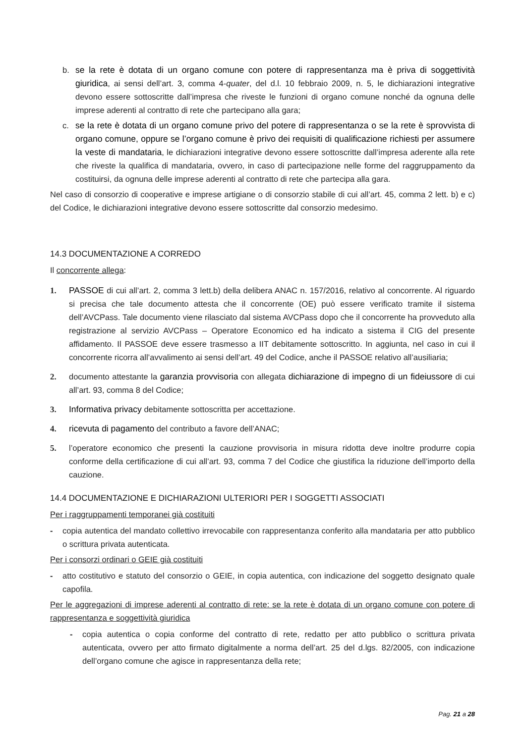b. se la rete è dotata di un organo comune con potere di rappresentanza ma è priva di soggettività giuridica, ai sensi dell’art. 3, comma 4-quater, del d.l. 10 febbraio 2009, n. 5, le dichiarazioni integrative devono essere sottoscritte dall’impresa che riveste le funzioni di organo comune nonché da ognuna delle imprese aderenti al contratto di rete che partecipano alla gara;
c. se la rete è dotata di un organo comune privo del potere di rappresentanza o se la rete è sprovvista di organo comune, oppure se l’organo comune è privo dei requisiti di qualificazione richiesti per assumere la veste di mandataria, le dichiarazioni integrative devono essere sottoscritte dall’impresa aderente alla rete che riveste la qualifica di mandataria, ovvero, in caso di partecipazione nelle forme del raggruppamento da costituirsi, da ognuna delle imprese aderenti al contratto di rete che partecipa alla gara.
Nel caso di consorzio di cooperative e imprese artigiane o di consorzio stabile di cui all’art. 45, comma 2 lett. b) e c) del Codice, le dichiarazioni integrative devono essere sottoscritte dal consorzio medesimo.
14.3 DOCUMENTAZIONE A CORREDO
Il concorrente allega:
1. PASSOE di cui all’art. 2, comma 3 lett.b) della delibera ANAC n. 157/2016, relativo al concorrente. Al riguardo si precisa che tale documento attesta che il concorrente (OE) può essere verificato tramite il sistema dell’AVCPass. Tale documento viene rilasciato dal sistema AVCPass dopo che il concorrente ha provveduto alla registrazione al servizio AVCPass – Operatore Economico ed ha indicato a sistema il CIG del presente affidamento. Il PASSOE deve essere trasmesso a IIT debitamente sottoscritto. In aggiunta, nel caso in cui il concorrente ricorra all’avvalimento ai sensi dell’art. 49 del Codice, anche il PASSOE relativo all’ausiliaria;
2. documento attestante la garanzia provvisoria con allegata dichiarazione di impegno di un fideiussore di cui all’art. 93, comma 8 del Codice;
3. Informativa privacy debitamente sottoscritta per accettazione.
4. ricevuta di pagamento del contributo a favore dell’ANAC;
5. l’operatore economico che presenti la cauzione provvisoria in misura ridotta deve inoltre produrre copia conforme della certificazione di cui all’art. 93, comma 7 del Codice che giustifica la riduzione dell’importo della cauzione.
14.4 DOCUMENTAZIONE E DICHIARAZIONI ULTERIORI PER I SOGGETTI ASSOCIATI
Per i raggruppamenti temporanei già costituiti
- copia autentica del mandato collettivo irrevocabile con rappresentanza conferito alla mandataria per atto pubblico o scrittura privata autenticata.
Per i consorzi ordinari o GEIE già costituiti
- atto costitutivo e statuto del consorzio o GEIE, in copia autentica, con indicazione del soggetto designato quale capofila.
Per le aggregazioni di imprese aderenti al contratto di rete: se la rete è dotata di un organo comune con potere di rappresentanza e soggettività giuridica
- copia autentica o copia conforme del contratto di rete, redatto per atto pubblico o scrittura privata autenticata, ovvero per atto firmato digitalmente a norma dell’art. 25 del d.lgs. 82/2005, con indicazione dell’organo comune che agisce in rappresentanza della rete;
Pag. 21 a 28